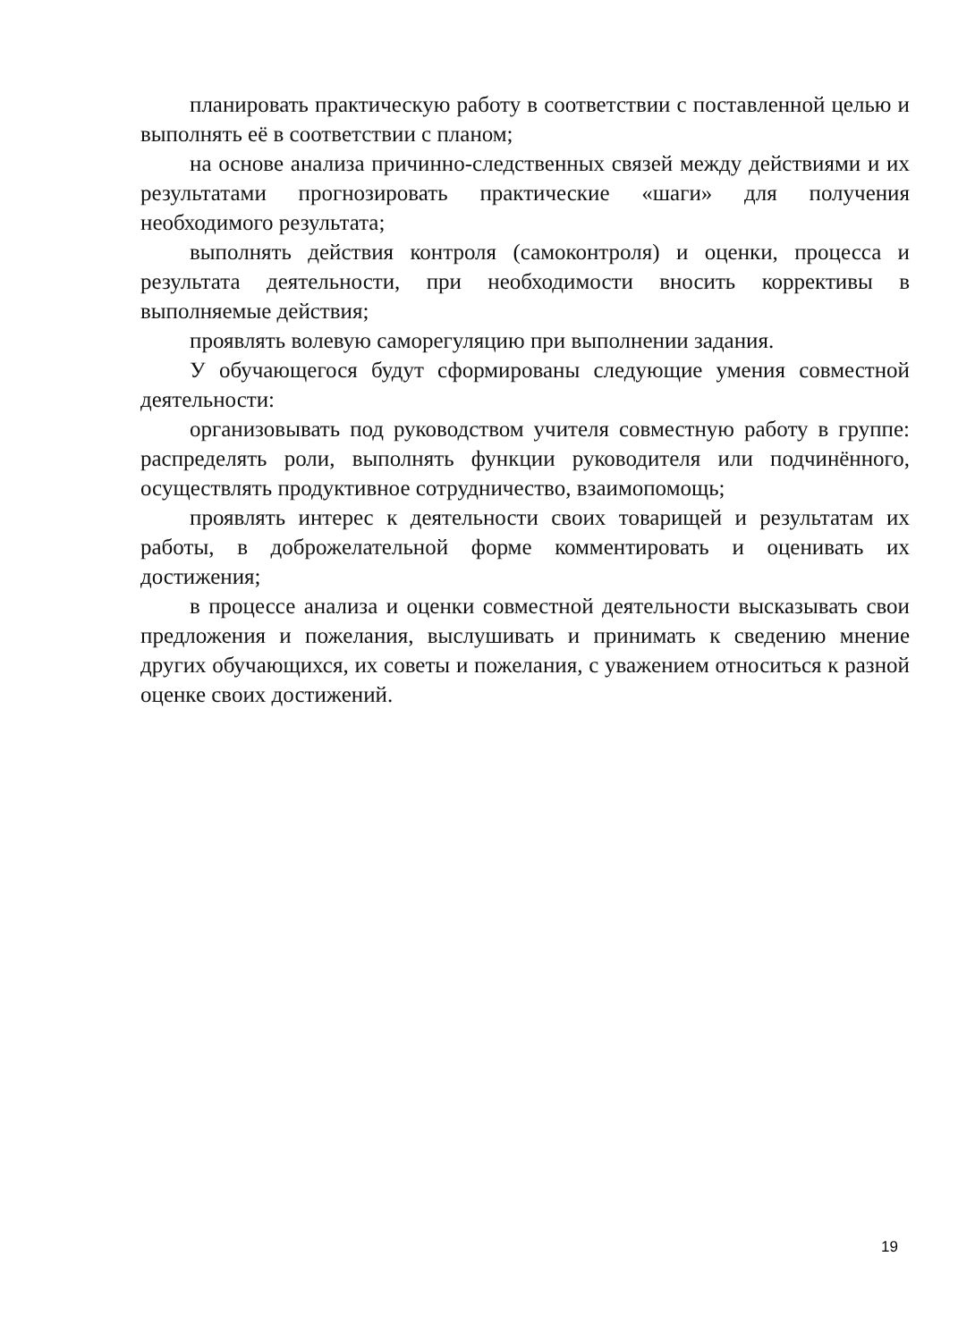планировать практическую работу в соответствии с поставленной целью и выполнять её в соответствии с планом;
на основе анализа причинно-следственных связей между действиями и их результатами прогнозировать практические «шаги» для получения необходимого результата;
выполнять действия контроля (самоконтроля) и оценки, процесса и результата деятельности, при необходимости вносить коррективы в выполняемые действия;
проявлять волевую саморегуляцию при выполнении задания.
У обучающегося будут сформированы следующие умения совместной деятельности:
организовывать под руководством учителя совместную работу в группе: распределять роли, выполнять функции руководителя или подчинённого, осуществлять продуктивное сотрудничество, взаимопомощь;
проявлять интерес к деятельности своих товарищей и результатам их работы, в доброжелательной форме комментировать и оценивать их достижения;
в процессе анализа и оценки совместной деятельности высказывать свои предложения и пожелания, выслушивать и принимать к сведению мнение других обучающихся, их советы и пожелания, с уважением относиться к разной оценке своих достижений.
19